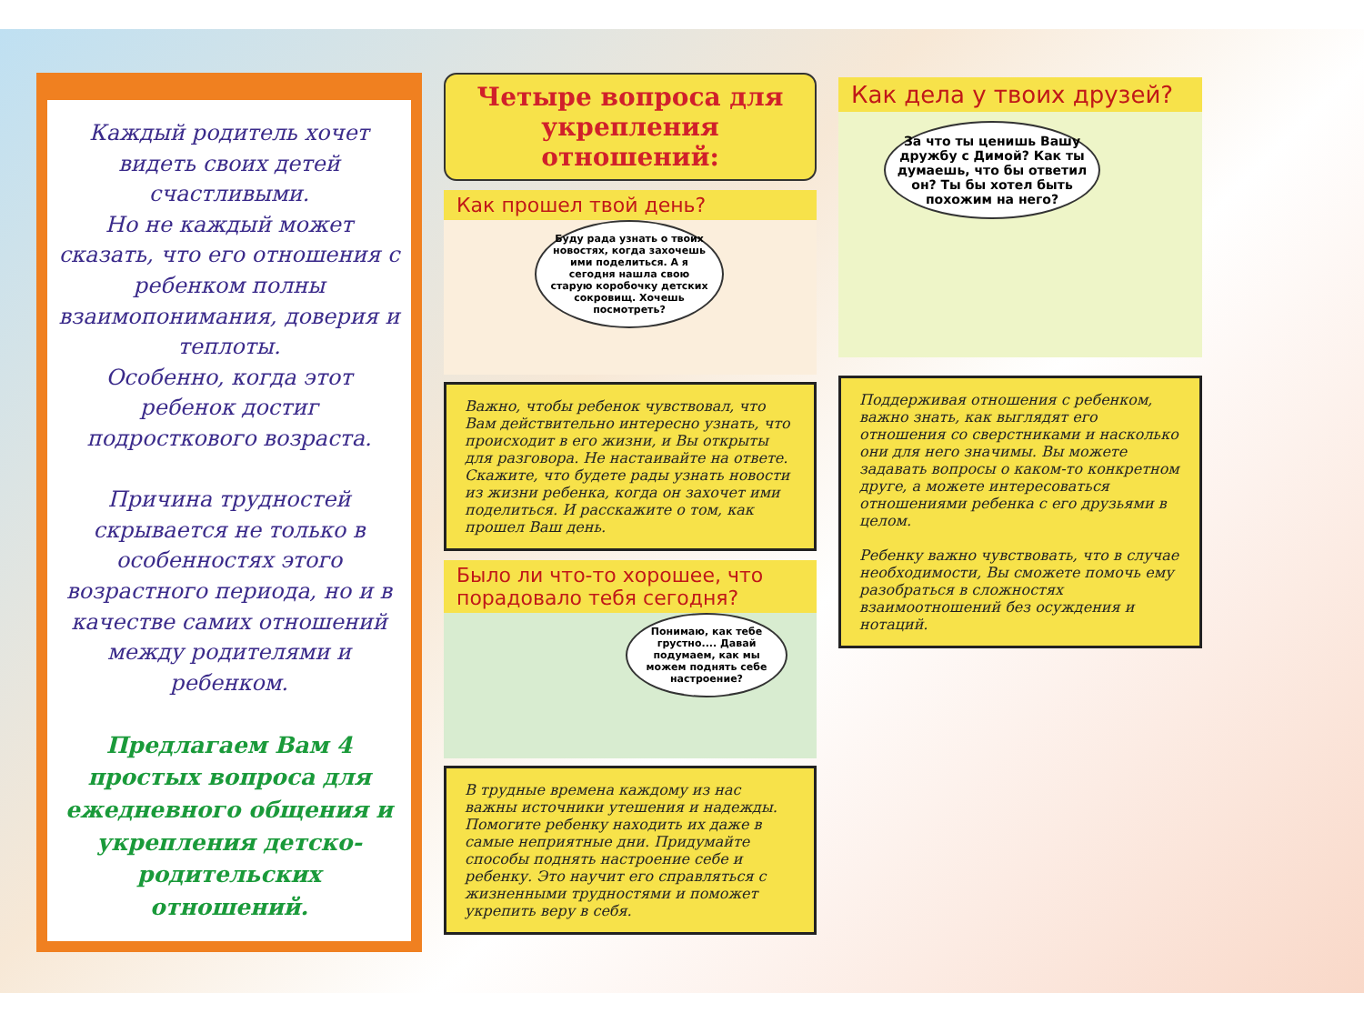Каждый родитель хочет видеть своих детей счастливыми.
Но не каждый может сказать, что его отношения с ребенком полны взаимопонимания, доверия и теплоты.
Особенно, когда этот ребенок достиг подросткового возраста.
Причина трудностей скрывается не только в особенностях этого возрастного периода, но и в качестве самих отношений между родителями и ребенком.
Предлагаем Вам 4 простых вопроса для ежедневного общения и укрепления детско-родительских отношений.
Четыре вопроса для укрепления отношений:
Как прошел твой день?
Буду рада узнать о твоих новостях, когда захочешь ими поделиться. А я сегодня нашла свою старую коробочку детских сокровищ. Хочешь посмотреть?
Важно, чтобы ребенок чувствовал, что Вам действительно интересно узнать, что происходит в его жизни, и Вы открыты для разговора. Не настаивайте на ответе. Скажите, что будете рады узнать новости из жизни ребенка, когда он захочет ими поделиться. И расскажите о том, как прошел Ваш день.
Было ли что-то хорошее, что порадовало тебя сегодня?
Понимаю, как тебе грустно.... Давай подумаем, как мы можем поднять себе настроение?
В трудные времена каждому из нас важны источники утешения и надежды. Помогите ребенку находить их даже в самые неприятные дни. Придумайте способы поднять настроение себе и ребенку. Это научит его справляться с жизненными трудностями и поможет укрепить веру в себя.
Как дела у твоих друзей?
За что ты ценишь Вашу дружбу с Димой? Как ты думаешь, что бы ответил он? Ты бы хотел быть похожим на него?
Поддерживая отношения с ребенком, важно знать, как выглядят его отношения со сверстниками и насколько они для него значимы. Вы можете задавать вопросы о каком-то конкретном друге, а можете интересоваться отношениями ребенка с его друзьями в целом.
Ребенку важно чувствовать, что в случае необходимости, Вы сможете помочь ему разобраться в сложностях взаимоотношений без осуждения и нотаций.